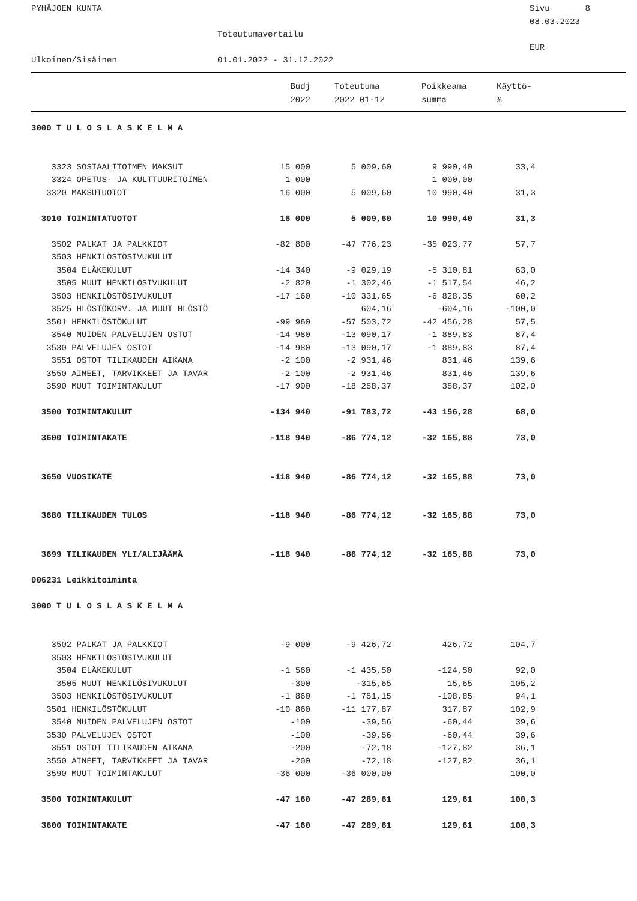PYHÄJOEN KUNTA
Sivu 8
08.03.2023
Toteutumavertailu
EUR
Ulkoinen/Sisäinen
01.01.2022 - 31.12.2022
| | Budj | Toteutuma | Poikkeama | Käyttö- |
| --- | --- | --- | --- | --- |
| | 2022 | 2022 01-12 | summa | % |
| 3000 T U L O S L A S K E L M A | | | | |
| 3323 SOSIAALITOIMEN MAKSUT | 15 000 | 5 009,60 | 9 990,40 | 33,4 |
| 3324 OPETUS- JA KULTTUURITOIMEN | 1 000 | | 1 000,00 | |
| 3320 MAKSUTUOTOT | 16 000 | 5 009,60 | 10 990,40 | 31,3 |
| 3010 TOIMINTATUOTOT | 16 000 | 5 009,60 | 10 990,40 | 31,3 |
| 3502 PALKAT JA PALKKIOT | -82 800 | -47 776,23 | -35 023,77 | 57,7 |
| 3503 HENKILÖSTÖSIVUKULUT | | | | |
| 3504 ELÄKEKULUT | -14 340 | -9 029,19 | -5 310,81 | 63,0 |
| 3505 MUUT HENKILÖSIVUKULUT | -2 820 | -1 302,46 | -1 517,54 | 46,2 |
| 3503 HENKILÖSTÖSIVUKULUT | -17 160 | -10 331,65 | -6 828,35 | 60,2 |
| 3525 HLÖSTÖKORV. JA MUUT HLÖSTÖ | | 604,16 | -604,16 | -100,0 |
| 3501 HENKILÖSTÖKULUT | -99 960 | -57 503,72 | -42 456,28 | 57,5 |
| 3540 MUIDEN PALVELUJEN OSTOT | -14 980 | -13 090,17 | -1 889,83 | 87,4 |
| 3530 PALVELUJEN OSTOT | -14 980 | -13 090,17 | -1 889,83 | 87,4 |
| 3551 OSTOT TILIKAUDEN AIKANA | -2 100 | -2 931,46 | 831,46 | 139,6 |
| 3550 AINEET, TARVIKKEET JA TAVAR | -2 100 | -2 931,46 | 831,46 | 139,6 |
| 3590 MUUT TOIMINTAKULUT | -17 900 | -18 258,37 | 358,37 | 102,0 |
| 3500 TOIMINTAKULUT | -134 940 | -91 783,72 | -43 156,28 | 68,0 |
| 3600 TOIMINTAKATE | -118 940 | -86 774,12 | -32 165,88 | 73,0 |
| 3650 VUOSIKATE | -118 940 | -86 774,12 | -32 165,88 | 73,0 |
| 3680 TILIKAUDEN TULOS | -118 940 | -86 774,12 | -32 165,88 | 73,0 |
| 3699 TILIKAUDEN YLI/ALIJÄÄMÄ | -118 940 | -86 774,12 | -32 165,88 | 73,0 |
| 006231 Leikkitoiminta | | | | |
| 3000 T U L O S L A S K E L M A | | | | |
| 3502 PALKAT JA PALKKIOT | -9 000 | -9 426,72 | 426,72 | 104,7 |
| 3503 HENKILÖSTÖSIVUKULUT | | | | |
| 3504 ELÄKEKULUT | -1 560 | -1 435,50 | -124,50 | 92,0 |
| 3505 MUUT HENKILÖSIVUKULUT | -300 | -315,65 | 15,65 | 105,2 |
| 3503 HENKILÖSTÖSIVUKULUT | -1 860 | -1 751,15 | -108,85 | 94,1 |
| 3501 HENKILÖSTÖKULUT | -10 860 | -11 177,87 | 317,87 | 102,9 |
| 3540 MUIDEN PALVELUJEN OSTOT | -100 | -39,56 | -60,44 | 39,6 |
| 3530 PALVELUJEN OSTOT | -100 | -39,56 | -60,44 | 39,6 |
| 3551 OSTOT TILIKAUDEN AIKANA | -200 | -72,18 | -127,82 | 36,1 |
| 3550 AINEET, TARVIKKEET JA TAVAR | -200 | -72,18 | -127,82 | 36,1 |
| 3590 MUUT TOIMINTAKULUT | -36 000 | -36 000,00 | | 100,0 |
| 3500 TOIMINTAKULUT | -47 160 | -47 289,61 | 129,61 | 100,3 |
| 3600 TOIMINTAKATE | -47 160 | -47 289,61 | 129,61 | 100,3 |